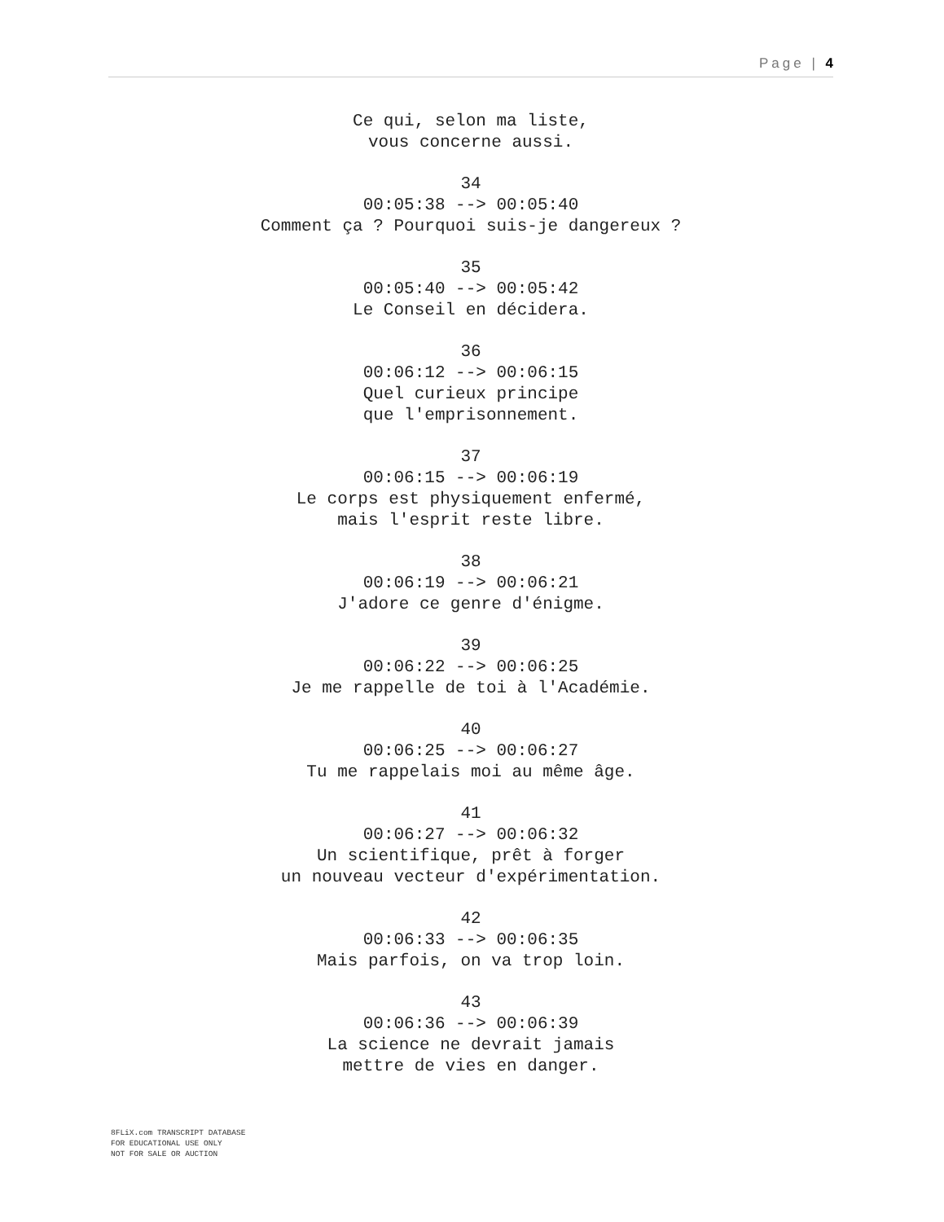Page | 4
Ce qui, selon ma liste,
vous concerne aussi.
34
00:05:38 --> 00:05:40
Comment ça ? Pourquoi suis-je dangereux ?
35
00:05:40 --> 00:05:42
Le Conseil en décidera.
36
00:06:12 --> 00:06:15
Quel curieux principe
que l'emprisonnement.
37
00:06:15 --> 00:06:19
Le corps est physiquement enfermé,
mais l'esprit reste libre.
38
00:06:19 --> 00:06:21
J'adore ce genre d'énigme.
39
00:06:22 --> 00:06:25
Je me rappelle de toi à l'Académie.
40
00:06:25 --> 00:06:27
Tu me rappelais moi au même âge.
41
00:06:27 --> 00:06:32
Un scientifique, prêt à forger
un nouveau vecteur d'expérimentation.
42
00:06:33 --> 00:06:35
Mais parfois, on va trop loin.
43
00:06:36 --> 00:06:39
La science ne devrait jamais
mettre de vies en danger.
8FLiX.com TRANSCRIPT DATABASE
FOR EDUCATIONAL USE ONLY
NOT FOR SALE OR AUCTION